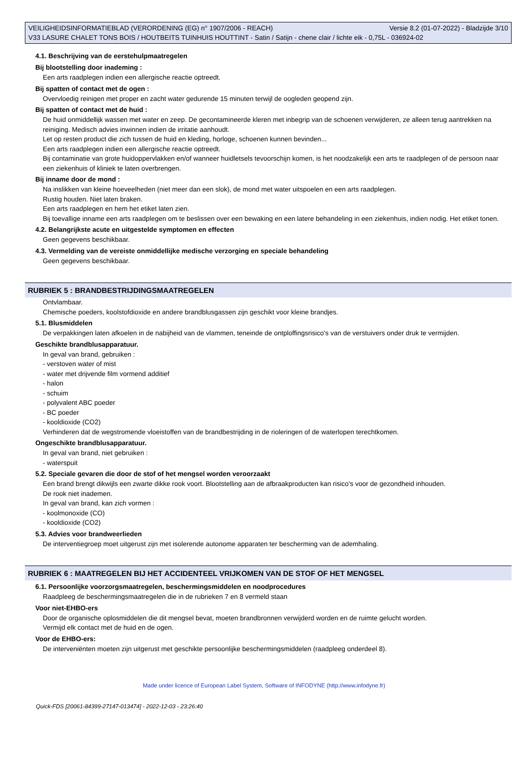VEILIGHEIDSINFORMATIEBLAD (VERORDENING (EG) n° 1907/2006 - REACH) Versie 8.2 (01-07-2022) - Bladzijde 3/10
V33 LASURE CHALET TONS BOIS / HOUTBEITS TUINHUIS HOUTTINT - Satin / Satijn - chene clair / lichte eik - 0,75L - 036924-02
4.1. Beschrijving van de eerstehulpmaatregelen
Bij blootstelling door inademing :
Een arts raadplegen indien een allergische reactie optreedt.
Bij spatten of contact met de ogen :
Overvloedig reinigen met proper en zacht water gedurende 15 minuten terwijl de oogleden geopend zijn.
Bij spatten of contact met de huid :
De huid onmiddellijk wassen met water en zeep. De gecontamineerde kleren met inbegrip van de schoenen verwijderen, ze alleen terug aantrekken na reiniging. Medisch advies inwinnen indien de irritatie aanhoudt.
Let op resten product die zich tussen de huid en kleding, horloge, schoenen kunnen bevinden...
Een arts raadplegen indien een allergische reactie optreedt.
Bij contaminatie van grote huidoppervlakken en/of wanneer huidletsels tevoorschijn komen, is het noodzakelijk een arts te raadplegen of de persoon naar een ziekenhuis of kliniek te laten overbrengen.
Bij inname door de mond :
Na inslikken van kleine hoeveelheden (niet meer dan een slok), de mond met water uitspoelen en een arts raadplegen.
Rustig houden. Niet laten braken.
Een arts raadplegen en hem het etiket laten zien.
Bij toevallige inname een arts raadplegen om te beslissen over een bewaking en een latere behandeling in een ziekenhuis, indien nodig. Het etiket tonen.
4.2. Belangrijkste acute en uitgestelde symptomen en effecten
Geen gegevens beschikbaar.
4.3. Vermelding van de vereiste onmiddellijke medische verzorging en speciale behandeling
Geen gegevens beschikbaar.
RUBRIEK 5 : BRANDBESTRIJDINGSMAATREGELEN
Ontvlambaar.
Chemische poeders, koolstofdioxide en andere brandblusgassen zijn geschikt voor kleine brandjes.
5.1. Blusmiddelen
De verpakkingen laten afkoelen in de nabijheid van de vlammen, teneinde de ontploffingsrisico's van de verstuivers onder druk te vermijden.
Geschikte brandblusapparatuur.
In geval van brand, gebruiken :
- verstoven water of mist
- water met drijvende film vormend additief
- halon
- schuim
- polyvalent ABC poeder
- BC poeder
- kooldioxide (CO2)
Verhinderen dat de wegstromende vloeistoffen van de brandbestrijding in de rioleringen of de waterlopen terechtkomen.
Ongeschikte brandblusapparatuur.
In geval van brand, niet gebruiken :
- waterspuit
5.2. Speciale gevaren die door de stof of het mengsel worden veroorzaakt
Een brand brengt dikwijls een zwarte dikke rook voort. Blootstelling aan de afbraakproducten kan risico's voor de gezondheid inhouden.
De rook niet inademen.
In geval van brand, kan zich vormen :
- koolmonoxide (CO)
- kooldioxide (CO2)
5.3. Advies voor brandweerlieden
De interventiegroep moet uitgerust zijn met isolerende autonome apparaten ter bescherming van de ademhaling.
RUBRIEK 6 : MAATREGELEN BIJ HET ACCIDENTEEL VRIJKOMEN VAN DE STOF OF HET MENGSEL
6.1. Persoonlijke voorzorgsmaatregelen, beschermingsmiddelen en noodprocedures
Raadpleeg de beschermingsmaatregelen die in de rubrieken 7 en 8 vermeld staan
Voor niet-EHBO-ers
Door de organische oplosmiddelen die dit mengsel bevat, moeten brandbronnen verwijderd worden en de ruimte gelucht worden.
Vermijd elk contact met de huid en de ogen.
Voor de EHBO-ers:
De interveniënten moeten zijn uitgerust met geschikte persoonlijke beschermingsmiddelen (raadpleeg onderdeel 8).
Made under licence of European Label System, Software of INFODYNE (http://www.infodyne.fr)
Quick-FDS [20061-84399-27147-013474] - 2022-12-03 - 23:26:40